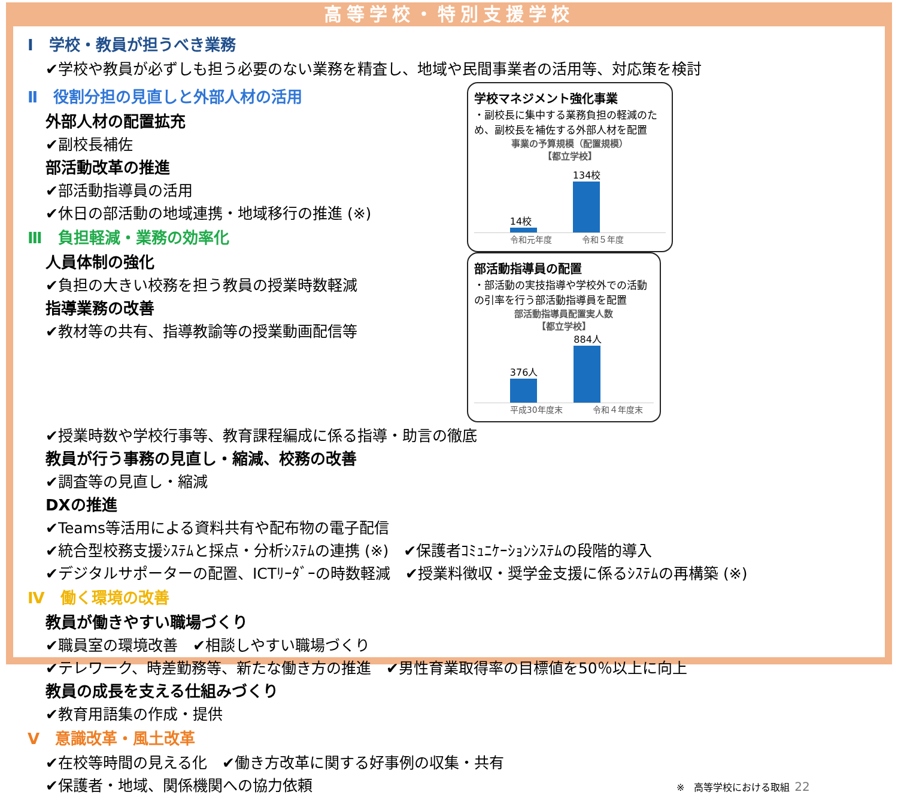高等学校・特別支援学校
Ⅰ　学校・教員が担うべき業務
✔学校や教員が必ずしも担う必要のない業務を精査し、地域や民間事業者の活用等、対応策を検討
Ⅱ　役割分担の見直しと外部人材の活用
外部人材の配置拡充
✔副校長補佐
部活動改革の推進
✔部活動指導員の活用
✔休日の部活動の地域連携・地域移行の推進 (※)
Ⅲ　負担軽減・業務の効率化
人員体制の強化
✔負担の大きい校務を担う教員の授業時数軽減
指導業務の改善
✔教材等の共有、指導教諭等の授業動画配信等
学校マネジメント強化事業
・副校長に集中する業務負担の軽減のため、副校長を補佐する外部人材を配置
事業の予算規模（配置規模）
【都立学校】
14校
134校
令和元年度 令和５年度
部活動指導員の配置
・部活動の実技指導や学校外での活動の引率を行う部活動指導員を配置
部活動指導員配置実人数
【都立学校】
376人
884人
平成30年度末 令和４年度末
✔授業時数や学校行事等、教育課程編成に係る指導・助言の徹底
教員が行う事務の見直し・縮減、校務の改善
✔調査等の見直し・縮減
DXの推進
✔Teams等活用による資料共有や配布物の電子配信
✔統合型校務支援ｼｽﾃﾑと採点・分析ｼｽﾃﾑの連携 (※)　✔保護者ｺﾐｭﾆｹｰｼｮﾝｼｽﾃﾑの段階的導入
✔デジタルサポーターの配置、ICTﾘｰﾀﾞｰの時数軽減　✔授業料徴収・奨学金支援に係るｼｽﾃﾑの再構築 (※)
Ⅳ　働く環境の改善
教員が働きやすい職場づくり
✔職員室の環境改善　✔相談しやすい職場づくり
✔テレワーク、時差勤務等、新たな働き方の推進　✔男性育業取得率の目標値を50％以上に向上
教員の成長を支える仕組みづくり
✔教育用語集の作成・提供
Ⅴ　意識改革・風土改革
✔在校等時間の見える化　✔働き方改革に関する好事例の収集・共有
✔保護者・地域、関係機関への協力依頼 ※　高等学校における取組 22